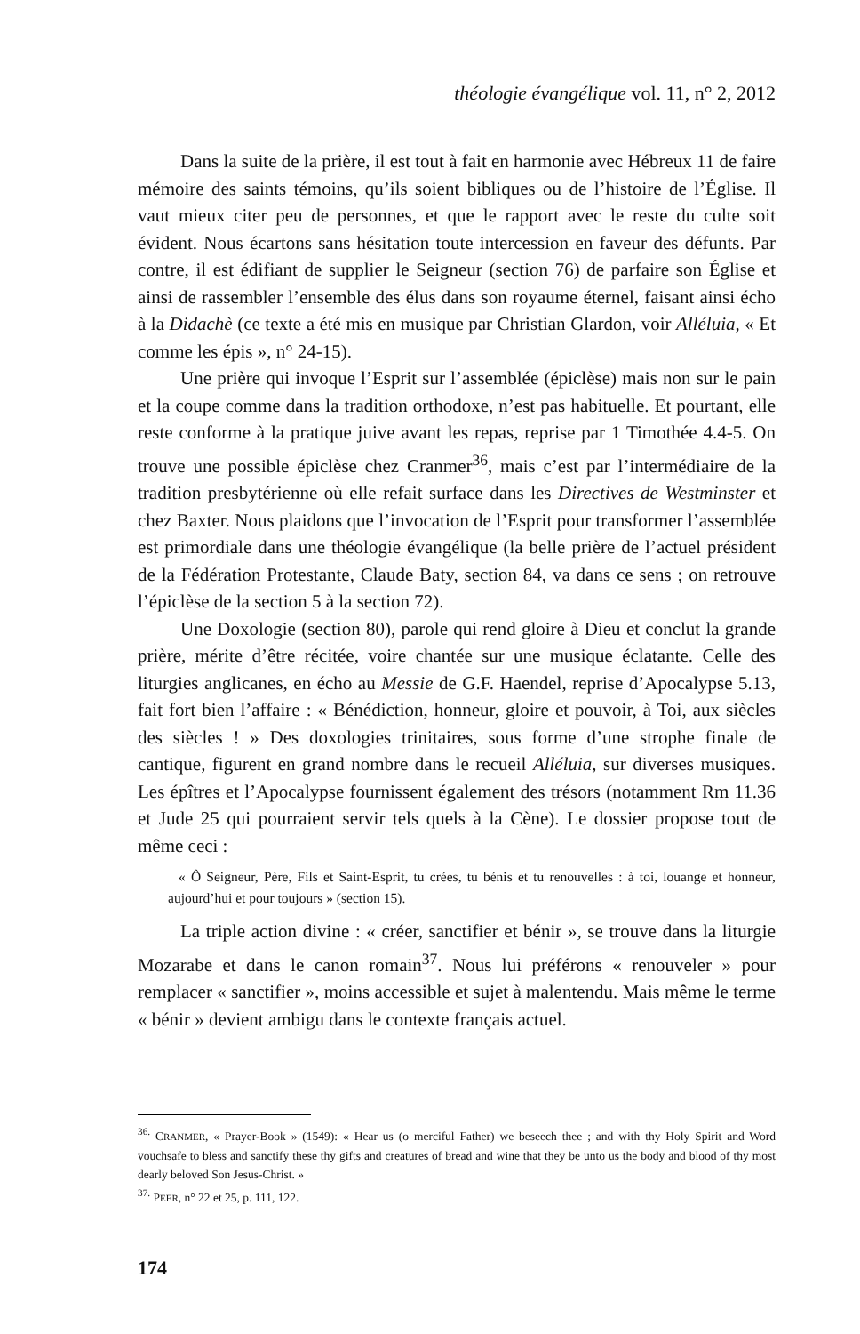théologie évangélique vol. 11, n° 2, 2012
Dans la suite de la prière, il est tout à fait en harmonie avec Hébreux 11 de faire mémoire des saints témoins, qu’ils soient bibliques ou de l’histoire de l’Église. Il vaut mieux citer peu de personnes, et que le rapport avec le reste du culte soit évident. Nous écartons sans hésitation toute intercession en faveur des défunts. Par contre, il est édifiant de supplier le Seigneur (section 76) de parfaire son Église et ainsi de rassembler l’ensemble des élus dans son royaume éternel, faisant ainsi écho à la Didachè (ce texte a été mis en musique par Christian Glardon, voir Alléluia, « Et comme les épis », n° 24-15).
Une prière qui invoque l’Esprit sur l’assemblée (épiclèse) mais non sur le pain et la coupe comme dans la tradition orthodoxe, n’est pas habituelle. Et pourtant, elle reste conforme à la pratique juive avant les repas, reprise par 1 Timothée 4.4-5. On trouve une possible épiclèse chez Cranmer<sup>36</sup>, mais c’est par l’intermédiaire de la tradition presbytérienne où elle refait surface dans les Directives de Westminster et chez Baxter. Nous plaidons que l’invocation de l’Esprit pour transformer l’assemblée est primordiale dans une théologie évangélique (la belle prière de l’actuel président de la Fédération Protestante, Claude Baty, section 84, va dans ce sens ; on retrouve l’épiclèse de la section 5 à la section 72).
Une Doxologie (section 80), parole qui rend gloire à Dieu et conclut la grande prière, mérite d’être récitée, voire chantée sur une musique éclatante. Celle des liturgies anglicanes, en écho au Messie de G.F. Haendel, reprise d’Apocalypse 5.13, fait fort bien l’affaire : « Bénédiction, honneur, gloire et pouvoir, à Toi, aux siècles des siècles ! » Des doxologies trinitaires, sous forme d’une strophe finale de cantique, figurent en grand nombre dans le recueil Alléluia, sur diverses musiques. Les épîtres et l’Apocalypse fournissent également des trésors (notamment Rm 11.36 et Jude 25 qui pourraient servir tels quels à la Cène). Le dossier propose tout de même ceci :
« Ô Seigneur, Père, Fils et Saint-Esprit, tu crées, tu bénis et tu renouvelles : à toi, louange et honneur, aujourd’hui et pour toujours » (section 15).
La triple action divine : « créer, sanctifier et bénir », se trouve dans la liturgie Mozarabe et dans le canon romain<sup>37</sup>. Nous lui préférons « renouveler » pour remplacer « sanctifier », moins accessible et sujet à malentendu. Mais même le terme « bénir » devient ambigu dans le contexte français actuel.
<sup>36.</sup> CRANMER, « Prayer-Book » (1549): « Hear us (o merciful Father) we beseech thee ; and with thy Holy Spirit and Word vouchsafe to bless and sanctify these thy gifts and creatures of bread and wine that they be unto us the body and blood of thy most dearly beloved Son Jesus-Christ. »
<sup>37.</sup> PEER, n° 22 et 25, p. 111, 122.
174